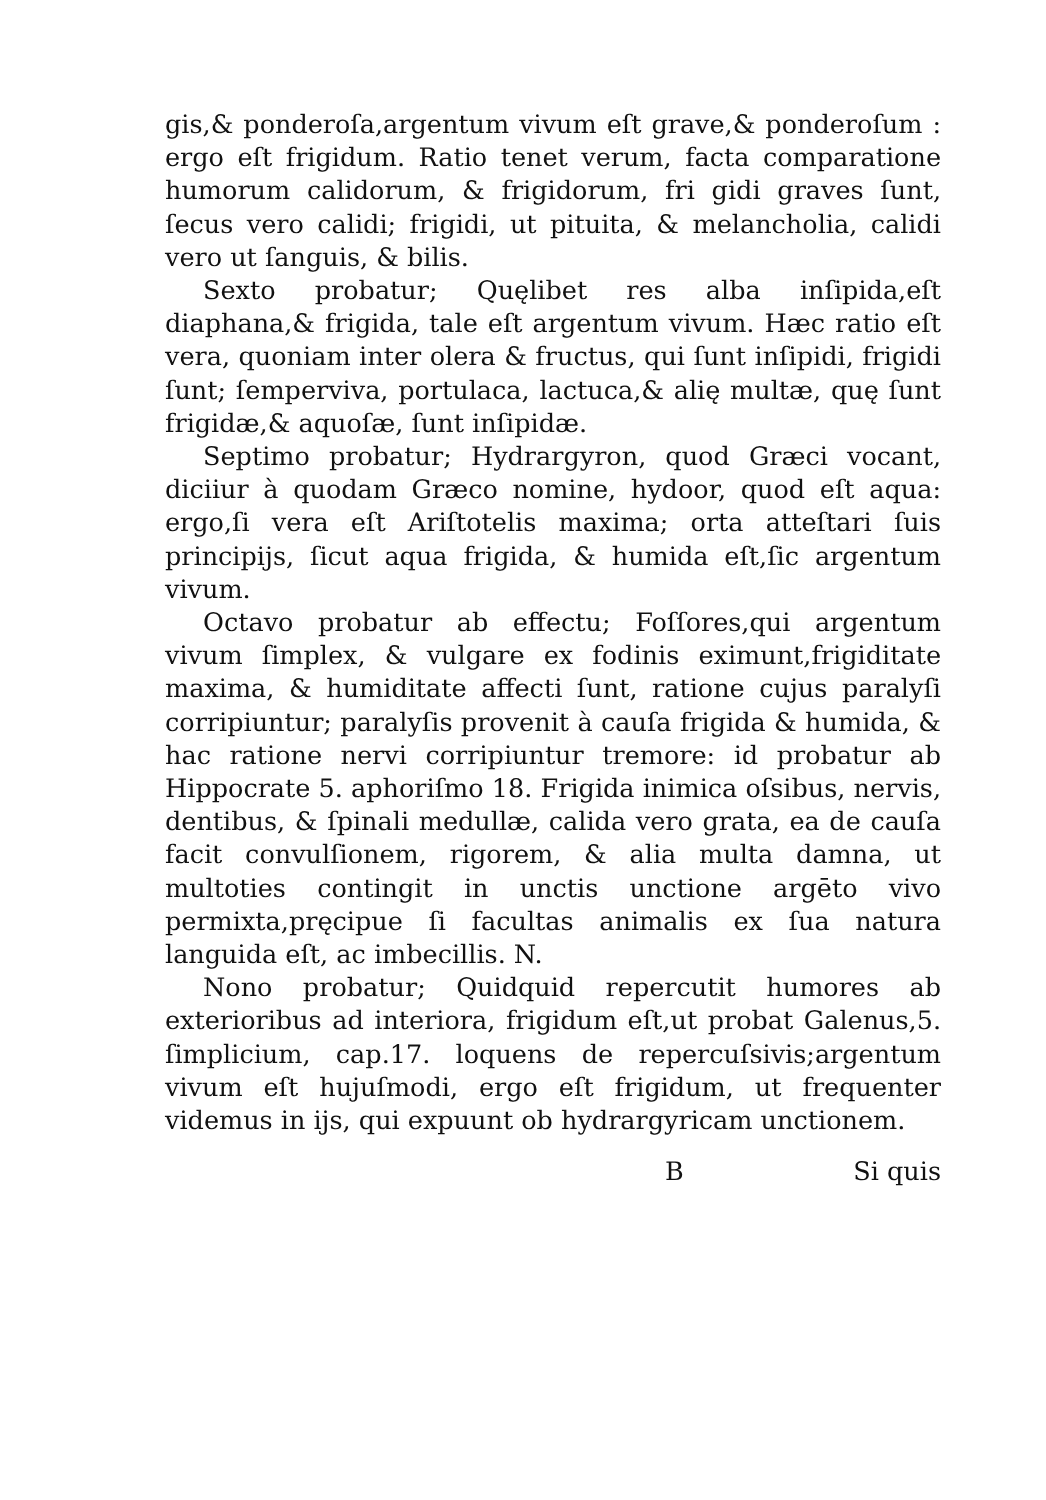gis,& ponderoſa,argentum vivum eſt grave,& ponderoſum : ergo eſt frigidum. Ratio tenet verum, facta comparatione humorum calidorum, & frigidorum, fri gidi graves ſunt, ſecus vero calidi; frigidi, ut pituita, & melancholia, calidi vero ut ſanguis, & bilis.
Sexto probatur; Quęlibet res alba inſipida,eſt diaphana,& frigida, tale eſt argentum vivum. Hæc ratio eſt vera, quoniam inter olera & fructus, qui ſunt inſipidi, frigidi ſunt; ſemperviva, portulaca, lactuca,& alię multæ, quę ſunt frigidæ,& aquoſæ, ſunt inſipidæ.
Septimo probatur; Hydrargyron, quod Græci vocant, diciiur à quodam Græco nomine, hydoor, quod eſt aqua: ergo,ſi vera eſt Ariſtotelis maxima; orta atteſtari ſuis principijs, ſicut aqua frigida, & humida eſt,ſic argentum vivum.
Octavo probatur ab effectu; Foſſores,qui argentum vivum ſimplex, & vulgare ex fodinis eximunt,frigiditate maxima, & humiditate affecti ſunt, ratione cujus paralyſi corripiuntur; paralyſis provenit à cauſa frigida & humida, & hac ratione nervi corripiuntur tremore: id probatur ab Hippocrate 5. aphoriſmo 18. Frigida inimica oſsibus, nervis, dentibus, & ſpinali medullæ, calida vero grata, ea de cauſa facit convulſionem, rigorem, & alia multa damna, ut multoties contingit in unctis unctione argēto vivo permixta,pręcipue ſi facultas animalis ex ſua natura languida eſt, ac imbecillis. N.
Nono probatur; Quidquid repercutit humores ab exterioribus ad interiora, frigidum eſt,ut probat Galenus,5. ſimplicium, cap.17. loquens de repercuſsivis;argentum vivum eſt hujuſmodi, ergo eſt frigidum, ut frequenter videmus in ijs, qui expuunt ob hydrargyricam unctionem.
B Si quis